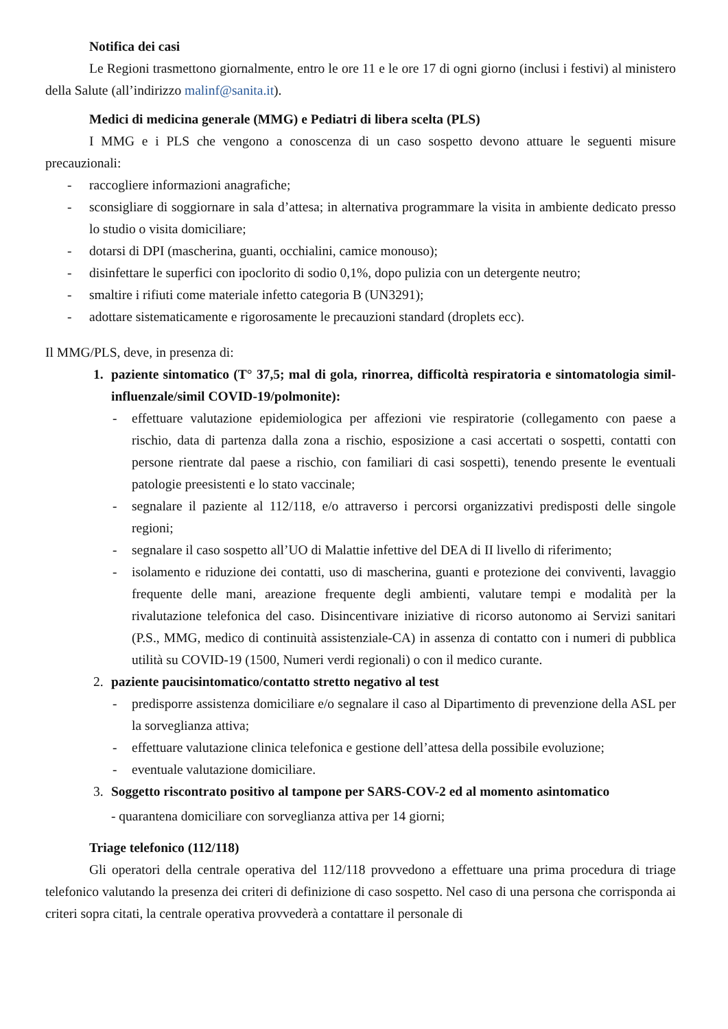Notifica dei casi
Le Regioni trasmettono giornalmente, entro le ore 11 e le ore 17 di ogni giorno (inclusi i festivi) al ministero della Salute (all’indirizzo malinf@sanita.it).
Medici di medicina generale (MMG) e Pediatri di libera scelta (PLS)
I MMG e i PLS che vengono a conoscenza di un caso sospetto devono attuare le seguenti misure precauzionali:
- raccogliere informazioni anagrafiche;
- sconsigliare di soggiornare in sala d’attesa; in alternativa programmare la visita in ambiente dedicato presso lo studio o visita domiciliare;
- dotarsi di DPI (mascherina, guanti, occhialini, camice monouso);
- disinfettare le superfici con ipoclorito di sodio 0,1%, dopo pulizia con un detergente neutro;
- smaltire i rifiuti come materiale infetto categoria B (UN3291);
- adottare sistematicamente e rigorosamente le precauzioni standard (droplets ecc).
Il MMG/PLS, deve, in presenza di:
1. paziente sintomatico (T° 37,5; mal di gola, rinorrea, difficoltà respiratoria e sintomatologia simil-influenzale/simil COVID-19/polmonite):
- effettuare valutazione epidemiologica per affezioni vie respiratorie (collegamento con paese a rischio, data di partenza dalla zona a rischio, esposizione a casi accertati o sospetti, contatti con persone rientrate dal paese a rischio, con familiari di casi sospetti), tenendo presente le eventuali patologie preesistenti e lo stato vaccinale;
- segnalare il paziente al 112/118, e/o attraverso i percorsi organizzativi predisposti delle singole regioni;
- segnalare il caso sospetto all’UO di Malattie infettive del DEA di II livello di riferimento;
- isolamento e riduzione dei contatti, uso di mascherina, guanti e protezione dei conviventi, lavaggio frequente delle mani, areazione frequente degli ambienti, valutare tempi e modalità per la rivalutazione telefonica del caso. Disincentivare iniziative di ricorso autonomo ai Servizi sanitari (P.S., MMG, medico di continuità assistenziale-CA) in assenza di contatto con i numeri di pubblica utilità su COVID-19 (1500, Numeri verdi regionali) o con il medico curante.
2. paziente paucisintomatico/contatto stretto negativo al test
- predisporre assistenza domiciliare e/o segnalare il caso al Dipartimento di prevenzione della ASL per la sorveglianza attiva;
- effettuare valutazione clinica telefonica e gestione dell’attesa della possibile evoluzione;
- eventuale valutazione domiciliare.
3. Soggetto riscontrato positivo al tampone per SARS-COV-2 ed al momento asintomatico
- quarantena domiciliare con sorveglianza attiva per 14 giorni;
Triage telefonico (112/118)
Gli operatori della centrale operativa del 112/118 provvedono a effettuare una prima procedura di triage telefonico valutando la presenza dei criteri di definizione di caso sospetto. Nel caso di una persona che corrisponda ai criteri sopra citati, la centrale operativa provvederà a contattare il personale di